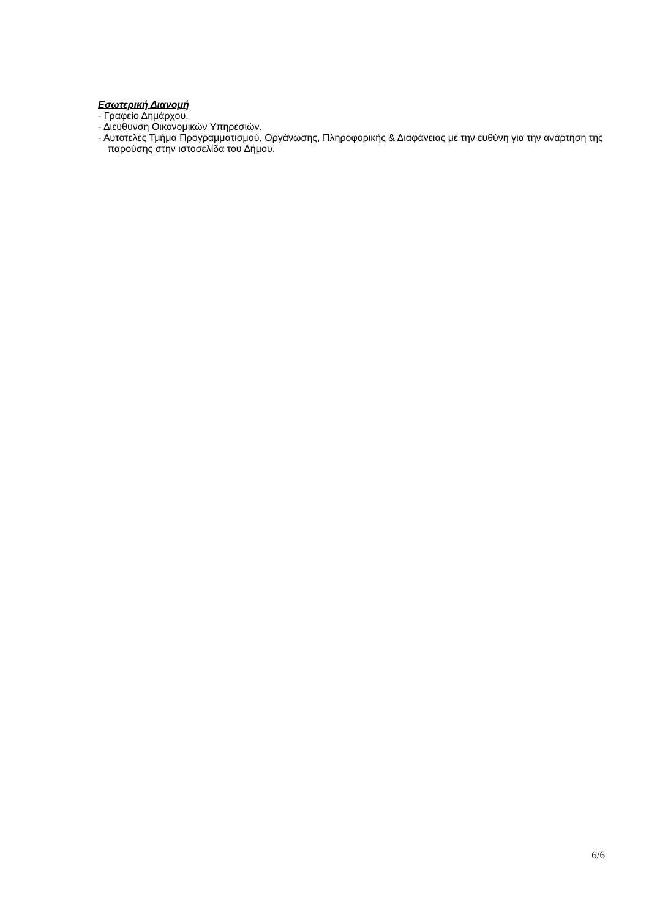Εσωτερική Διανομή
- Γραφείο Δημάρχου.
- Διεύθυνση Οικονομικών Υπηρεσιών.
- Αυτοτελές Τμήμα Προγραμματισμού, Οργάνωσης, Πληροφορικής & Διαφάνειας με την ευθύνη για την ανάρτηση της παρούσης στην ιστοσελίδα του Δήμου.
6/6